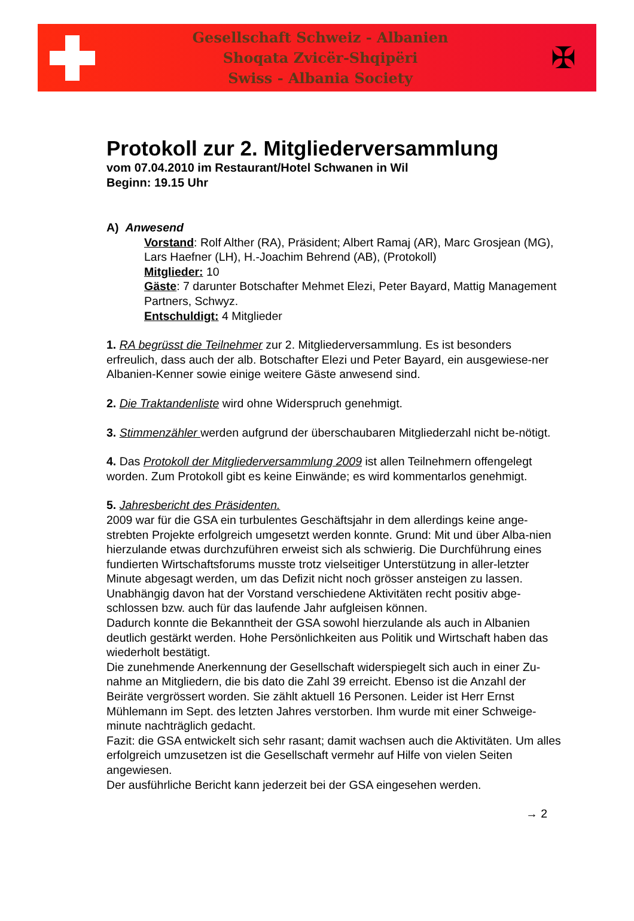Gesellschaft Schweiz - Albanien
Shoqata Zvicër-Shqipëri
Swiss - Albania Society
✠
Protokoll zur 2. Mitgliederversammlung
vom 07.04.2010 im Restaurant/Hotel Schwanen in Wil
Beginn: 19.15 Uhr
A) Anwesend
Vorstand: Rolf Alther (RA), Präsident; Albert Ramaj (AR), Marc Grosjean (MG), Lars Haefner (LH), H.-Joachim Behrend (AB), (Protokoll)
Mitglieder: 10
Gäste: 7 darunter Botschafter Mehmet Elezi, Peter Bayard, Mattig Management Partners, Schwyz.
Entschuldigt: 4 Mitglieder
1. RA begrüsst die Teilnehmer zur 2. Mitgliederversammlung. Es ist besonders erfreulich, dass auch der alb. Botschafter Elezi und Peter Bayard, ein ausgewiese-ner Albanien-Kenner sowie einige weitere Gäste anwesend sind.
2. Die Traktandenliste wird ohne Widerspruch genehmigt.
3. Stimmenzähler werden aufgrund der überschaubaren Mitgliederzahl nicht be-nötigt.
4. Das Protokoll der Mitgliederversammlung 2009 ist allen Teilnehmern offengelegt worden. Zum Protokoll gibt es keine Einwände; es wird kommentarlos genehmigt.
5. Jahresbericht des Präsidenten.
2009 war für die GSA ein turbulentes Geschäftsjahr in dem allerdings keine ange-strebten Projekte erfolgreich umgesetzt werden konnte. Grund: Mit und über Alba-nien hierzulande etwas durchzuführen erweist sich als schwierig. Die Durchführung eines fundierten Wirtschaftsforums musste trotz vielseitiger Unterstützung in aller-letzter Minute abgesagt werden, um das Defizit nicht noch grösser ansteigen zu lassen.
Unabhängig davon hat der Vorstand verschiedene Aktivitäten recht positiv abge-schlossen bzw. auch für das laufende Jahr aufgleisen können.
Dadurch konnte die Bekanntheit der GSA sowohl hierzulande als auch in Albanien deutlich gestärkt werden. Hohe Persönlichkeiten aus Politik und Wirtschaft haben das wiederholt bestätigt.
Die zunehmende Anerkennung der Gesellschaft widerspiegelt sich auch in einer Zu-nahme an Mitgliedern, die bis dato die Zahl 39 erreicht. Ebenso ist die Anzahl der Beiräte vergrössert worden. Sie zählt aktuell 16 Personen. Leider ist Herr Ernst Mühlemann im Sept. des letzten Jahres verstorben. Ihm wurde mit einer Schweige-minute nachträglich gedacht.
Fazit: die GSA entwickelt sich sehr rasant; damit wachsen auch die Aktivitäten. Um alles erfolgreich umzusetzen ist die Gesellschaft vermehr auf Hilfe von vielen Seiten angewiesen.
Der ausführliche Bericht kann jederzeit bei der GSA eingesehen werden.
→ 2